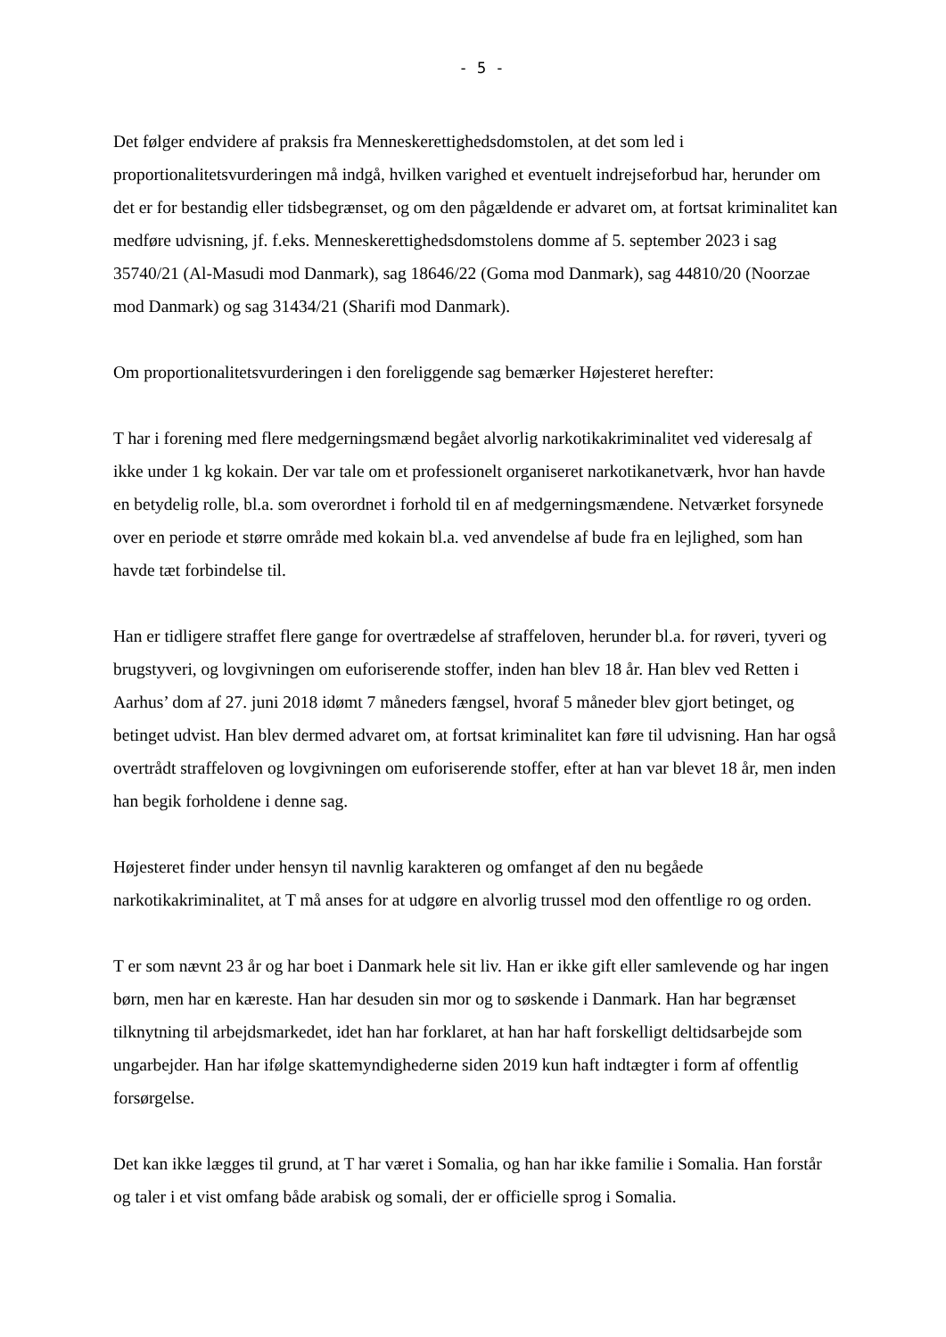- 5 -
Det følger endvidere af praksis fra Menneskerettighedsdomstolen, at det som led i proportionalitetsvurderingen må indgå, hvilken varighed et eventuelt indrejseforbud har, herunder om det er for bestandig eller tidsbegrænset, og om den pågældende er advaret om, at fortsat kriminalitet kan medføre udvisning, jf. f.eks. Menneskerettighedsdomstolens domme af 5. september 2023 i sag 35740/21 (Al-Masudi mod Danmark), sag 18646/22 (Goma mod Danmark), sag 44810/20 (Noorzae mod Danmark) og sag 31434/21 (Sharifi mod Danmark).
Om proportionalitetsvurderingen i den foreliggende sag bemærker Højesteret herefter:
T har i forening med flere medgerningsmænd begået alvorlig narkotikakriminalitet ved videresalg af ikke under 1 kg kokain. Der var tale om et professionelt organiseret narkotikanetværk, hvor han havde en betydelig rolle, bl.a. som overordnet i forhold til en af medgerningsmændene. Netværket forsynede over en periode et større område med kokain bl.a. ved anvendelse af bude fra en lejlighed, som han havde tæt forbindelse til.
Han er tidligere straffet flere gange for overtrædelse af straffeloven, herunder bl.a. for røveri, tyveri og brugstyveri, og lovgivningen om euforiserende stoffer, inden han blev 18 år. Han blev ved Retten i Aarhus’ dom af 27. juni 2018 idømt 7 måneders fængsel, hvoraf 5 måneder blev gjort betinget, og betinget udvist. Han blev dermed advaret om, at fortsat kriminalitet kan føre til udvisning. Han har også overtrådt straffeloven og lovgivningen om euforiserende stoffer, efter at han var blevet 18 år, men inden han begik forholdene i denne sag.
Højesteret finder under hensyn til navnlig karakteren og omfanget af den nu begåede narkotikakriminalitet, at T må anses for at udgøre en alvorlig trussel mod den offentlige ro og orden.
T er som nævnt 23 år og har boet i Danmark hele sit liv. Han er ikke gift eller samlevende og har ingen børn, men har en kæreste. Han har desuden sin mor og to søskende i Danmark. Han har begrænset tilknytning til arbejdsmarkedet, idet han har forklaret, at han har haft forskelligt deltidsarbejde som ungarbejder. Han har ifølge skattemyndighederne siden 2019 kun haft indtægter i form af offentlig forsørgelse.
Det kan ikke lægges til grund, at T har været i Somalia, og han har ikke familie i Somalia. Han forstår og taler i et vist omfang både arabisk og somali, der er officielle sprog i Somalia.